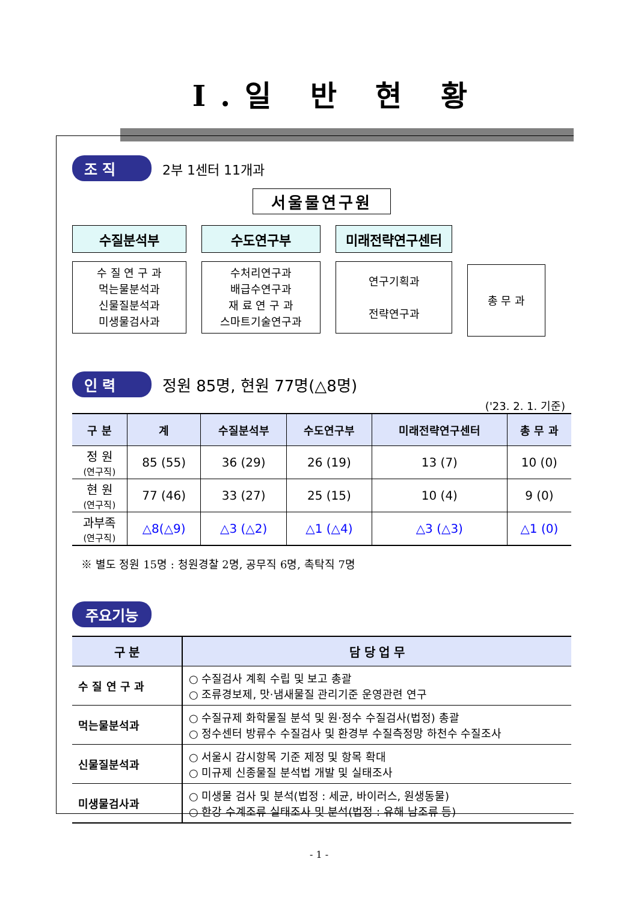Ⅰ.일 반 현 황
조 직 2부 1센터 11개과
서울물연구원
수질분석부
수 질 연 구 과
먹는물분석과
신물질분석과
미생물검사과
수도연구부
수처리연구과
배급수연구과
재 료 연 구 과
스마트기술연구과
미래전략연구센터
연구기획과
전략연구과
총 무 과
인 력 정원 85명, 현원 77명(△8명)
('23. 2. 1. 기준)
| 구 분 | 계 | 수질분석부 | 수도연구부 | 미래전략연구센터 | 총 무 과 |
| --- | --- | --- | --- | --- | --- |
| 정 원 (연구직) | 85 (55) | 36 (29) | 26 (19) | 13 (7) | 10 (0) |
| 현 원 (연구직) | 77 (46) | 33 (27) | 25 (15) | 10 (4) | 9 (0) |
| 과부족 (연구직) | △8(△9) | △3 (△2) | △1 (△4) | △3 (△3) | △1 (0) |
※ 별도 정원 15명 : 청원경찰 2명, 공무직 6명, 촉탁직 7명
주요기능
| 구 분 | 담 당 업 무 |
| --- | --- |
| 수 질 연 구 과 | ○ 수질검사 계획 수립 및 보고 총괄 ○ 조류경보제, 맛·냄새물질 관리기준 운영관련 연구 |
| 먹는물분석과 | ○ 수질규제 화학물질 분석 및 원·정수 수질검사(법정) 총괄 ○ 정수센터 방류수 수질검사 및 환경부 수질측정망 하천수 수질조사 |
| 신물질분석과 | ○ 서울시 감시항목 기준 제정 및 항목 확대 ○ 미규제 신종물질 분석법 개발 및 실태조사 |
| 미생물검사과 | ○ 미생물 검사 및 분석(법정 : 세균, 바이러스, 원생동물) ○ 한강 수계조류 실태조사 및 분석(법정 : 유해 남조류 등) |
- 1 -